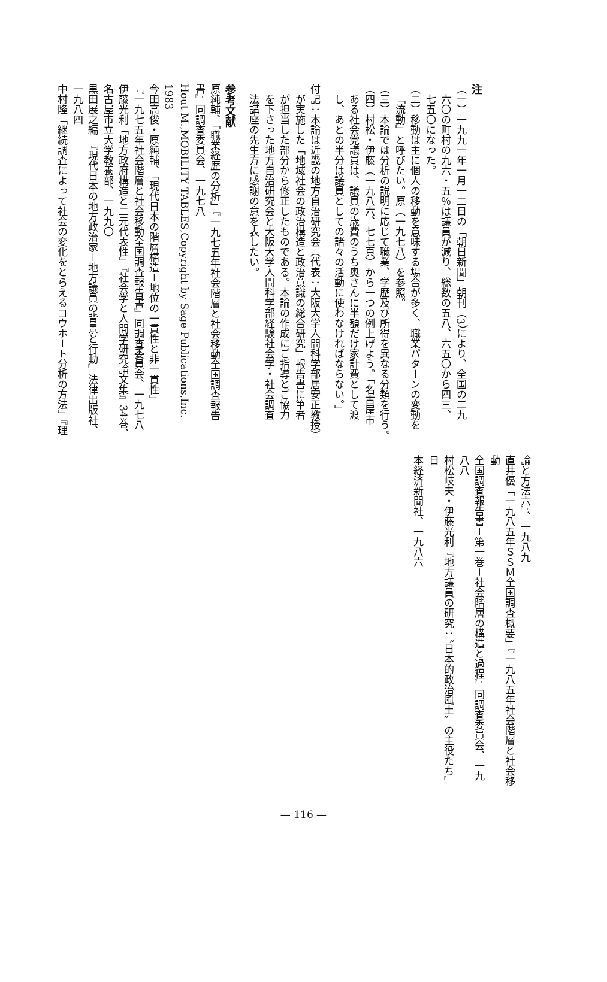注
（一）一九九一年一月一二日の「朝日新聞」朝刊（3）により、全国の二九
六〇の町村の九六・五％は議員が減り、総数の五八、六五〇から四三、
七五〇になった。
（二）移動は主に個人の移動を意味する場合が多く、職業パターンの変動を
「流動」と呼びたい。原（一九七八）を参照。
（三）本論では分析の説明に応じて職業、学歴及び所得を異なる分類を行う。
（四）村松・伊藤（一九八六、七七頁）から一つの例上げよう。「名古屋市
ある社会党議員は、議員の歳費のうち奥さんに半額だけ家計費として渡
し、あとの半分は議員としての諸々の活動に使わなければならない。」
付記：本論は近畿の地方自治研究会（代表：大阪大学人間科学部居安正教授）
が実施した「地域社会の政治構造と政治意識の総合研究」報告書に筆者
が担当した部分から修正したものである。本論の作成にご指導とご協力
を下さった地方自治研究会と大阪大学人間科学部経験社会学・社会調査
法講座の先生方に感謝の意を表したい。
参考文献
原純輔、「職業経歴の分析」『一九七五年社会階層と社会移動全国調査報告
書』同調査委員会、一九七八
Hout M.,MOBILITY TABLES,Copyright by Sage Publications,Inc.
1983
今田高俊・原純輔、「現代日本の階層構造－地位の一貫性と非一貫性」
『一九七五年社会階層と社会移動全国調査報告書』同調査委員会、一九七八
伊藤光利「地方政府構造と二元代表性」『社会学と人間学研究論文集』34巻、
名古屋市立大学教養部、一九九〇
黒田展之編　『現代日本の地方政治家－地方議員の背景と行動』法律出版社、
一九八四
中村隆「継続調査によって社会の変化をとらえるコウホート分析の方法」『理
論と方法六』、一九八九
直井優「一九八五年ＳＳＭ全国調査概要」『一九八五年社会階層と社会移動
全国調査報告書－第一巻－社会階層の構造と過程』同調査委員会、一九八八
村松岐夫・伊藤光利『地方議員の研究：〝日本的政治風土〟の主役たち』日
本経済新聞社、一九八六
— 116 —